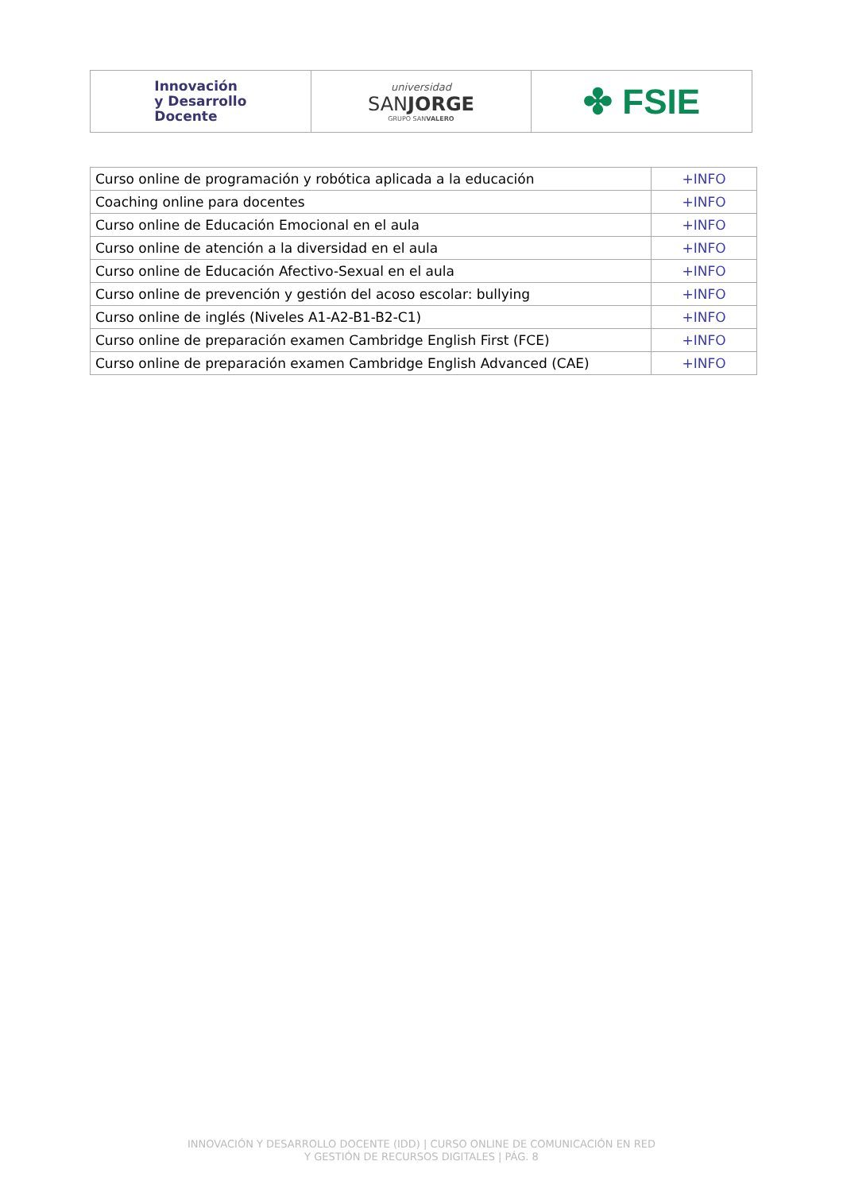| Innovación y Desarrollo Docente | universidad SAN JORGE GRUPO SAN VALERO | ✤ FSIE |
| Curso online de programación y robótica aplicada a la educación | +INFO |
| Coaching online para docentes | +INFO |
| Curso online de Educación Emocional en el aula | +INFO |
| Curso online de atención a la diversidad en el aula | +INFO |
| Curso online de Educación Afectivo-Sexual en el aula | +INFO |
| Curso online de prevención y gestión del acoso escolar: bullying | +INFO |
| Curso online de inglés (Niveles A1-A2-B1-B2-C1) | +INFO |
| Curso online de preparación examen Cambridge English First (FCE) | +INFO |
| Curso online de preparación examen Cambridge English Advanced (CAE) | +INFO |
INNOVACIÓN Y DESARROLLO DOCENTE (IDD) | CURSO ONLINE DE COMUNICACIÓN EN RED
Y GESTIÓN DE RECURSOS DIGITALES | PÁG. 8